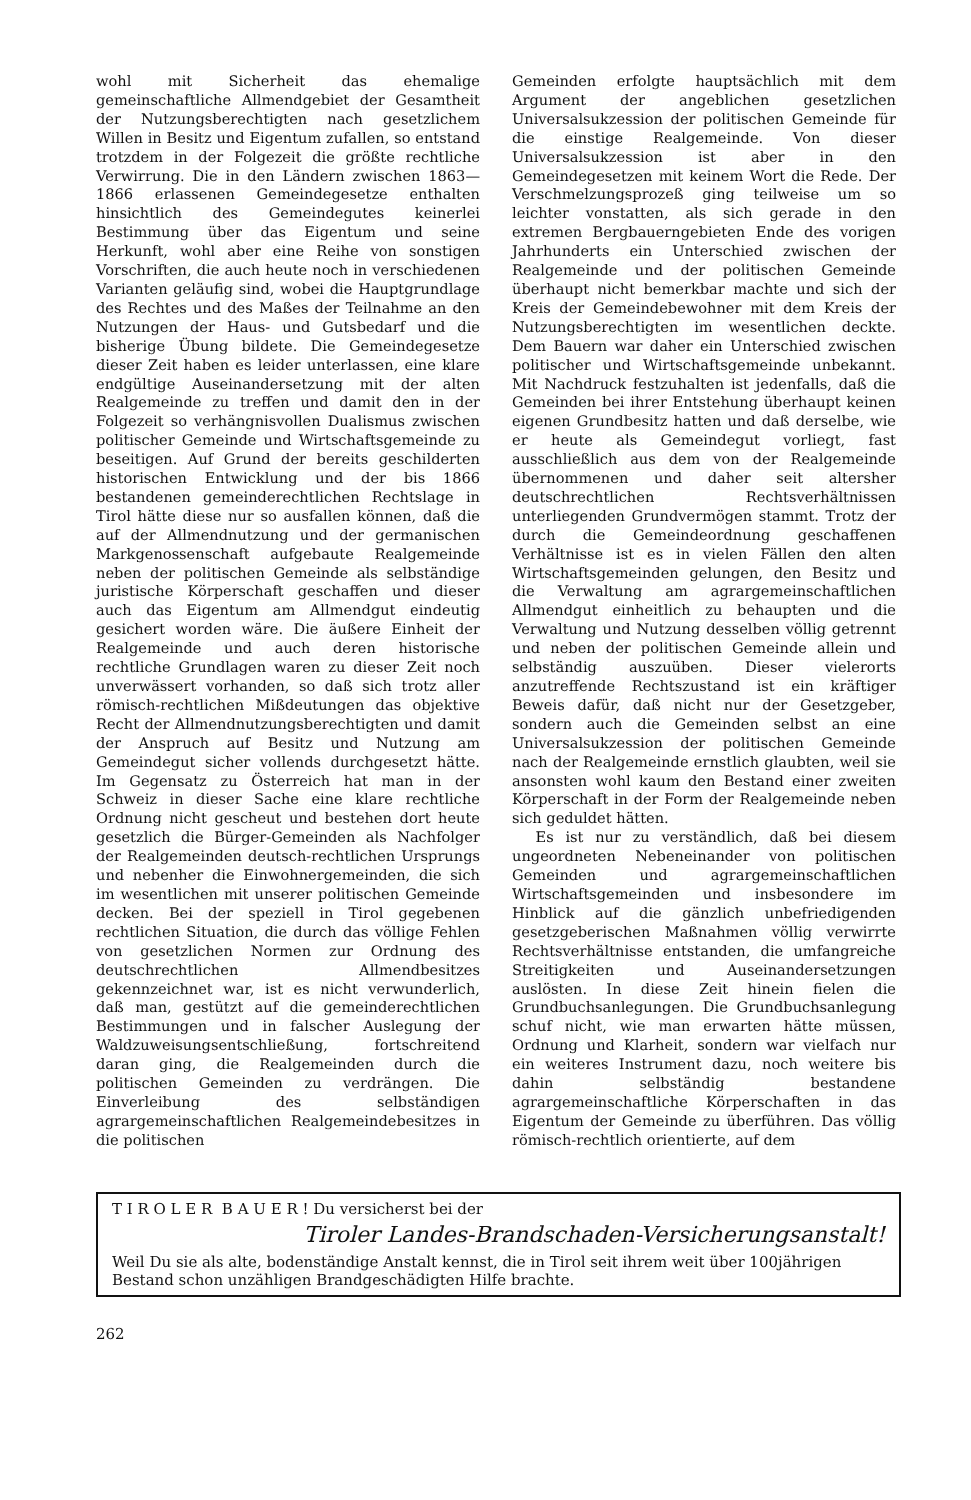wohl mit Sicherheit das ehemalige gemeinschaftliche Allmendgebiet der Gesamtheit der Nutzungsberechtigten nach gesetzlichem Willen in Besitz und Eigentum zufallen, so entstand trotzdem in der Folgezeit die größte rechtliche Verwirrung. Die in den Ländern zwischen 1863—1866 erlassenen Gemeindegesetze enthalten hinsichtlich des Gemeindegutes keinerlei Bestimmung über das Eigentum und seine Herkunft, wohl aber eine Reihe von sonstigen Vorschriften, die auch heute noch in verschiedenen Varianten geläufig sind, wobei die Hauptgrundlage des Rechtes und des Maßes der Teilnahme an den Nutzungen der Haus- und Gutsbedarf und die bisherige Übung bildete. Die Gemeindegesetze dieser Zeit haben es leider unterlassen, eine klare endgültige Auseinandersetzung mit der alten Realgemeinde zu treffen und damit den in der Folgezeit so verhängnisvollen Dualismus zwischen politischer Gemeinde und Wirtschaftsgemeinde zu beseitigen. Auf Grund der bereits geschilderten historischen Entwicklung und der bis 1866 bestandenen gemeinderechtlichen Rechtslage in Tirol hätte diese nur so ausfallen können, daß die auf der Allmendnutzung und der germanischen Markgenossenschaft aufgebaute Realgemeinde neben der politischen Gemeinde als selbständige juristische Körperschaft geschaffen und dieser auch das Eigentum am Allmendgut eindeutig gesichert worden wäre. Die äußere Einheit der Realgemeinde und auch deren historische rechtliche Grundlagen waren zu dieser Zeit noch unverwässert vorhanden, so daß sich trotz aller römisch-rechtlichen Mißdeutungen das objektive Recht der Allmendnutzungsberechtigten und damit der Anspruch auf Besitz und Nutzung am Gemeindegut sicher vollends durchgesetzt hätte. Im Gegensatz zu Österreich hat man in der Schweiz in dieser Sache eine klare rechtliche Ordnung nicht gescheut und bestehen dort heute gesetzlich die Bürger-Gemeinden als Nachfolger der Realgemeinden deutsch-rechtlichen Ursprungs und nebenher die Einwohnergemeinden, die sich im wesentlichen mit unserer politischen Gemeinde decken. Bei der speziell in Tirol gegebenen rechtlichen Situation, die durch das völlige Fehlen von gesetzlichen Normen zur Ordnung des deutschrechtlichen Allmendbesitzes gekennzeichnet war, ist es nicht verwunderlich, daß man, gestützt auf die gemeinderechtlichen Bestimmungen und in falscher Auslegung der Waldzuweisungsentschließung, fortschreitend daran ging, die Realgemeinden durch die politischen Gemeinden zu verdrängen. Die Einverleibung des selbständigen agrargemeinschaftlichen Realgemeindebesitzes in die politischen
Gemeinden erfolgte hauptsächlich mit dem Argument der angeblichen gesetzlichen Universalsukzession der politischen Gemeinde für die einstige Realgemeinde. Von dieser Universalsukzession ist aber in den Gemeindegesetzen mit keinem Wort die Rede. Der Verschmelzungsprozeß ging teilweise um so leichter vonstatten, als sich gerade in den extremen Bergbauerngebieten Ende des vorigen Jahrhunderts ein Unterschied zwischen der Realgemeinde und der politischen Gemeinde überhaupt nicht bemerkbar machte und sich der Kreis der Gemeindebewohner mit dem Kreis der Nutzungsberechtigten im wesentlichen deckte. Dem Bauern war daher ein Unterschied zwischen politischer und Wirtschaftsgemeinde unbekannt. Mit Nachdruck festzuhalten ist jedenfalls, daß die Gemeinden bei ihrer Entstehung überhaupt keinen eigenen Grundbesitz hatten und daß derselbe, wie er heute als Gemeindegut vorliegt, fast ausschließlich aus dem von der Realgemeinde übernommenen und daher seit altersher deutschrechtlichen Rechtsverhältnissen unterliegenden Grundvermögen stammt. Trotz der durch die Gemeindeordnung geschaffenen Verhältnisse ist es in vielen Fällen den alten Wirtschaftsgemeinden gelungen, den Besitz und die Verwaltung am agrargemeinschaftlichen Allmendgut einheitlich zu behaupten und die Verwaltung und Nutzung desselben völlig getrennt und neben der politischen Gemeinde allein und selbständig auszuüben. Dieser vielerorts anzutreffende Rechtszustand ist ein kräftiger Beweis dafür, daß nicht nur der Gesetzgeber, sondern auch die Gemeinden selbst an eine Universalsukzession der politischen Gemeinde nach der Realgemeinde ernstlich glaubten, weil sie ansonsten wohl kaum den Bestand einer zweiten Körperschaft in der Form der Realgemeinde neben sich geduldet hätten.
Es ist nur zu verständlich, daß bei diesem ungeordneten Nebeneinander von politischen Gemeinden und agrargemeinschaftlichen Wirtschaftsgemeinden und insbesondere im Hinblick auf die gänzlich unbefriedigenden gesetzgeberischen Maßnahmen völlig verwirrte Rechtsverhältnisse entstanden, die umfangreiche Streitigkeiten und Auseinandersetzungen auslösten. In diese Zeit hinein fielen die Grundbuchsanlegungen. Die Grundbuchsanlegung schuf nicht, wie man erwarten hätte müssen, Ordnung und Klarheit, sondern war vielfach nur ein weiteres Instrument dazu, noch weitere bis dahin selbständig bestandene agrargemeinschaftliche Körperschaften in das Eigentum der Gemeinde zu überführen. Das völlig römisch-rechtlich orientierte, auf dem
T I R O L E R B A U E R ! Du versicherst bei der
Tiroler Landes-Brandschaden-Versicherungsanstalt!
Weil Du sie als alte, bodenständige Anstalt kennst, die in Tirol seit ihrem weit über 100jährigen Bestand schon unzähligen Brandgeschädigten Hilfe brachte.
262